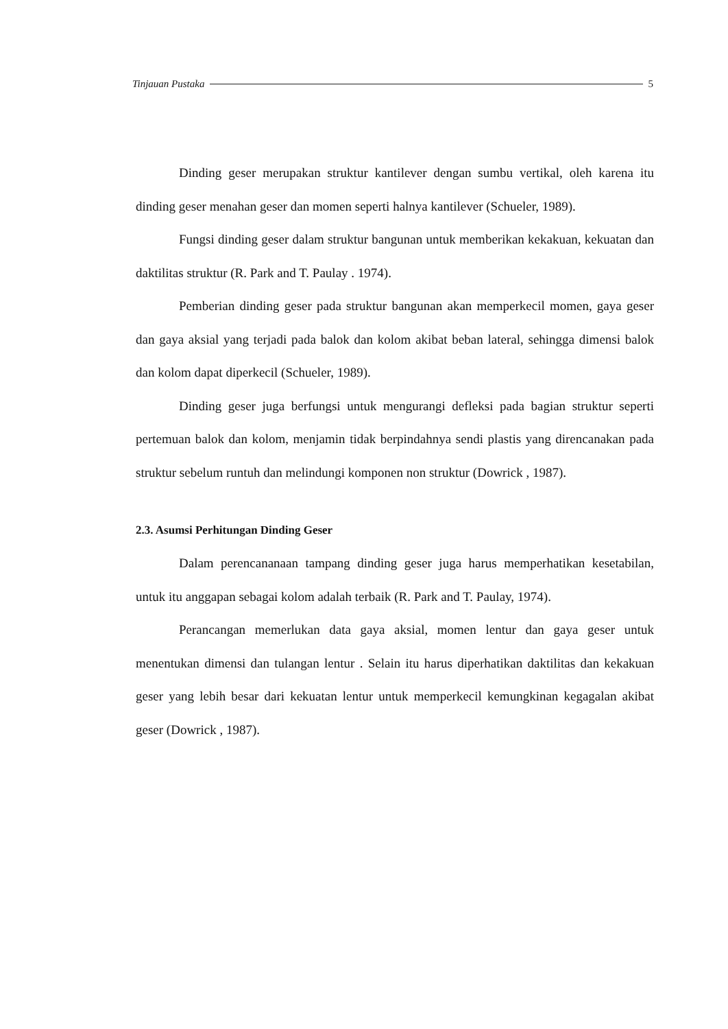Tinjauan Pustaka 5
Dinding geser merupakan struktur kantilever dengan sumbu vertikal, oleh karena itu dinding geser menahan geser dan momen seperti halnya kantilever (Schueler, 1989).
Fungsi dinding geser dalam struktur bangunan untuk memberikan kekakuan, kekuatan dan daktilitas struktur (R. Park and T. Paulay . 1974).
Pemberian dinding geser pada struktur bangunan akan memperkecil momen, gaya geser dan gaya aksial yang terjadi pada balok dan kolom akibat beban lateral, sehingga dimensi balok dan kolom dapat diperkecil (Schueler, 1989).
Dinding geser juga berfungsi untuk mengurangi defleksi pada bagian struktur seperti pertemuan balok dan kolom, menjamin tidak berpindahnya sendi plastis yang direncanakan pada struktur sebelum runtuh dan melindungi komponen non struktur (Dowrick , 1987).
2.3. Asumsi Perhitungan Dinding Geser
Dalam perencananaan tampang dinding geser juga harus memperhatikan kesetabilan, untuk itu anggapan sebagai kolom adalah terbaik (R. Park and T. Paulay, 1974).
Perancangan memerlukan data gaya aksial, momen lentur dan gaya geser untuk menentukan dimensi dan tulangan lentur . Selain itu harus diperhatikan daktilitas dan kekakuan geser yang lebih besar dari kekuatan lentur untuk memperkecil kemungkinan kegagalan akibat geser (Dowrick , 1987).